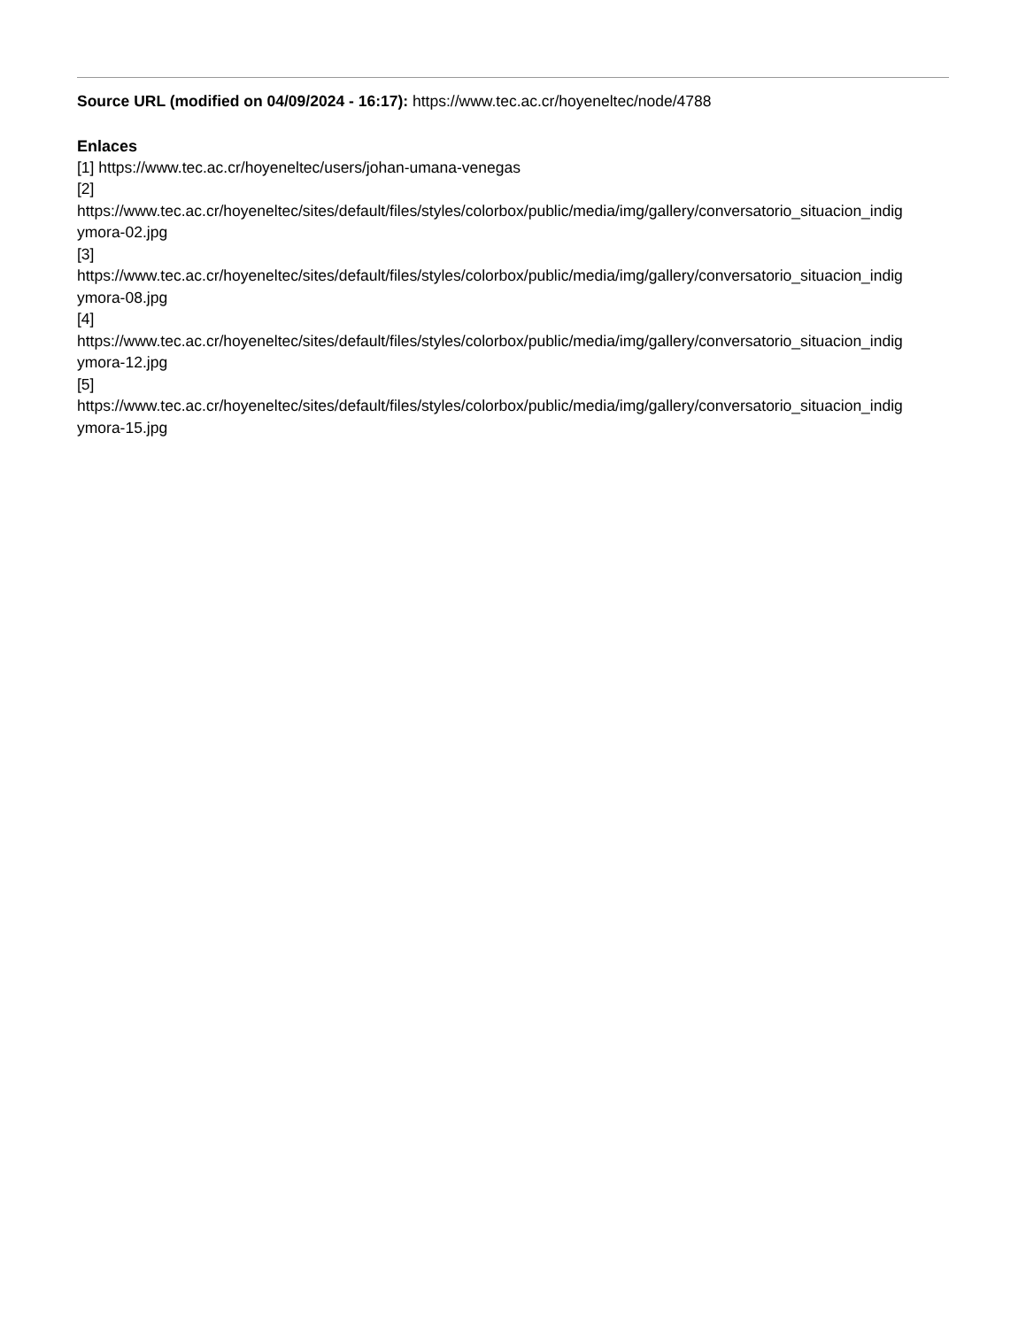Source URL (modified on 04/09/2024 - 16:17): https://www.tec.ac.cr/hoyeneltec/node/4788
Enlaces
[1] https://www.tec.ac.cr/hoyeneltec/users/johan-umana-venegas
[2]
https://www.tec.ac.cr/hoyeneltec/sites/default/files/styles/colorbox/public/media/img/gallery/conversatorio_situacion_indig
ymora-02.jpg
[3]
https://www.tec.ac.cr/hoyeneltec/sites/default/files/styles/colorbox/public/media/img/gallery/conversatorio_situacion_indig
ymora-08.jpg
[4]
https://www.tec.ac.cr/hoyeneltec/sites/default/files/styles/colorbox/public/media/img/gallery/conversatorio_situacion_indig
ymora-12.jpg
[5]
https://www.tec.ac.cr/hoyeneltec/sites/default/files/styles/colorbox/public/media/img/gallery/conversatorio_situacion_indig
ymora-15.jpg